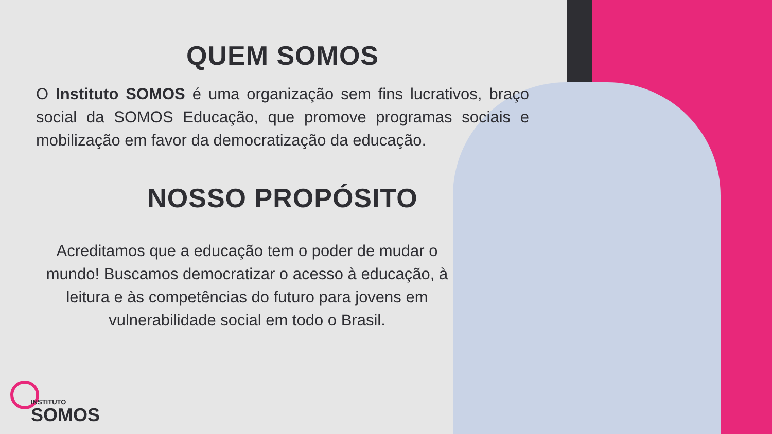QUEM SOMOS
O Instituto SOMOS é uma organização sem fins lucrativos, braço social da SOMOS Educação, que promove programas sociais e mobilização em favor da democratização da educação.
NOSSO PROPÓSITO
Acreditamos que a educação tem o poder de mudar o mundo! Buscamos democratizar o acesso à educação, à leitura e às competências do futuro para jovens em vulnerabilidade social em todo o Brasil.
INSTITUTO
SOMOS